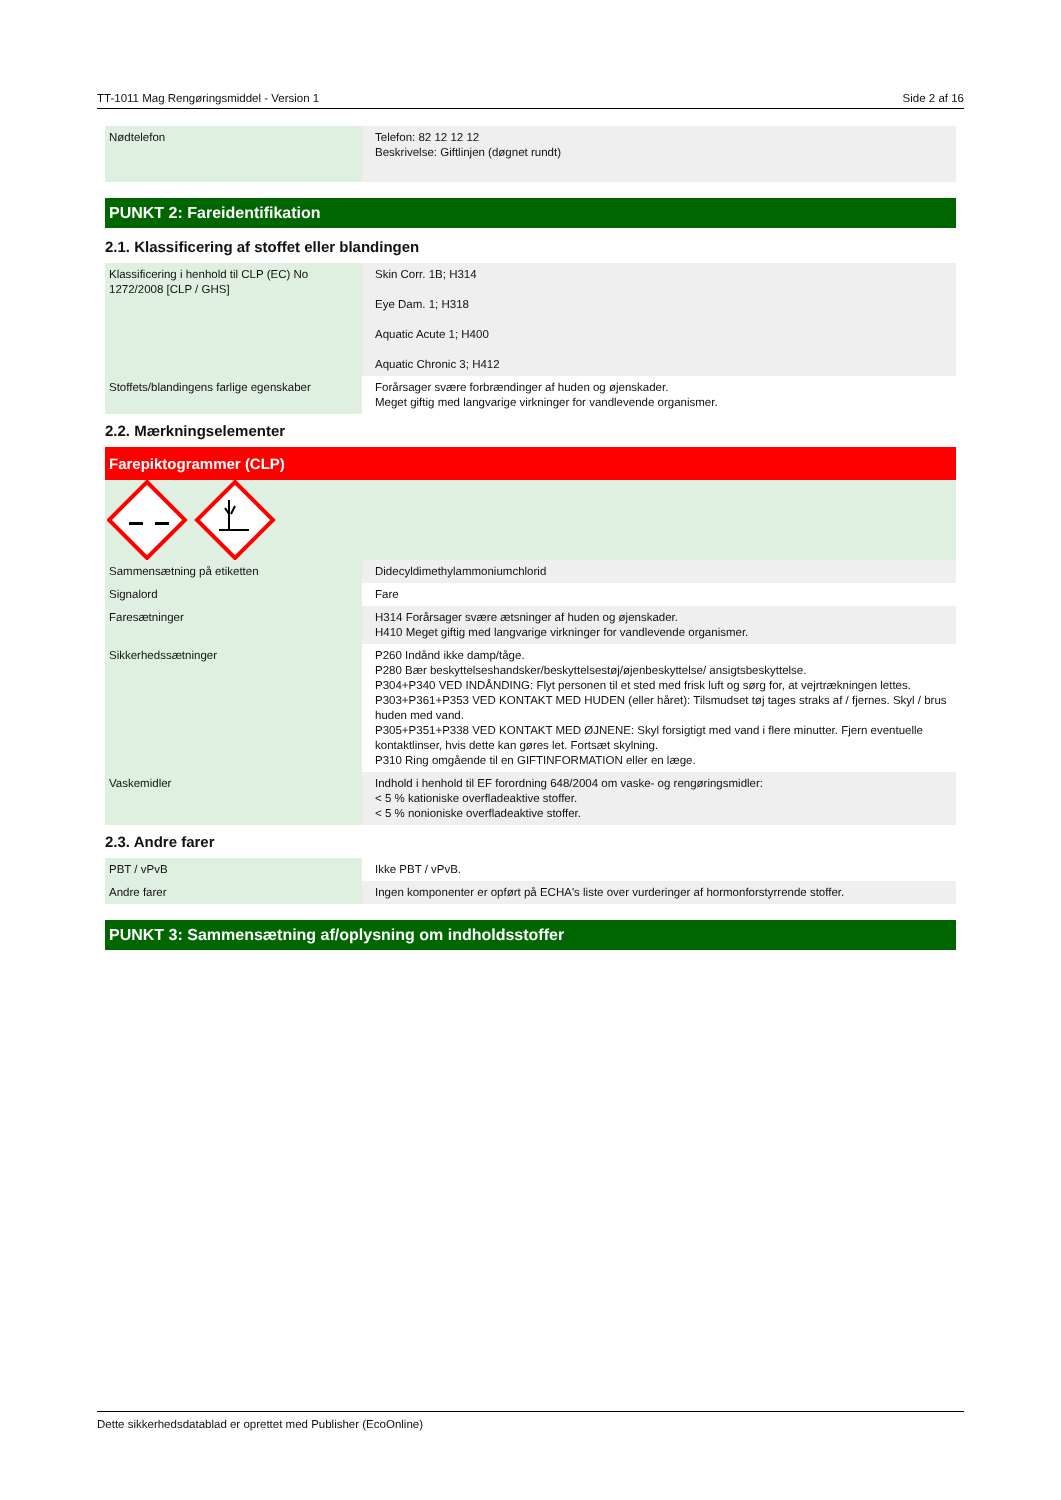TT-1011 Mag Rengøringsmiddel - Version 1 Side 2 af 16
| Nødtelefon | Telefon: 82 12 12 12 Beskrivelse: Giftlinjen (døgnet rundt) |
PUNKT 2: Fareidentifikation
2.1. Klassificering af stoffet eller blandingen
| Klassificering i henhold til CLP (EC) No 1272/2008 [CLP / GHS] | Skin Corr. 1B; H314 Eye Dam. 1; H318 Aquatic Acute 1; H400 Aquatic Chronic 3; H412 |
| Stoffets/blandingens farlige egenskaber | Forårsager svære forbrændinger af huden og øjenskader. Meget giftig med langvarige virkninger for vandlevende organismer. |
2.2. Mærkningselementer
Farepiktogrammer (CLP)
| Sammensætning på etiketten | Didecyldimethylammoniumchlorid |
| Signalord | Fare |
| Faresætninger | H314 Forårsager svære ætsninger af huden og øjenskader. H410 Meget giftig med langvarige virkninger for vandlevende organismer. |
| Sikkerhedssætninger | P260 Indånd ikke damp/tåge. P280 Bær beskyttelseshandsker/beskyttelsestøj/øjenbeskyttelse/ ansigtsbeskyttelse. P304+P340 VED INDÅNDING: Flyt personen til et sted med frisk luft og sørg for, at vejrtrækningen lettes. P303+P361+P353 VED KONTAKT MED HUDEN (eller håret): Tilsmudset tøj tages straks af / fjernes. Skyl / brus huden med vand. P305+P351+P338 VED KONTAKT MED ØJNENE: Skyl forsigtigt med vand i flere minutter. Fjern eventuelle kontaktlinser, hvis dette kan gøres let. Fortsæt skylning. P310 Ring omgående til en GIFTINFORMATION eller en læge. |
| Vaskemidler | Indhold i henhold til EF forordning 648/2004 om vaske- og rengøringsmidler: < 5 % kationiske overfladeaktive stoffer. < 5 % nonioniske overfladeaktive stoffer. |
2.3. Andre farer
| PBT / vPvB | Ikke PBT / vPvB. |
| Andre farer | Ingen komponenter er opført på ECHA's liste over vurderinger af hormonforstyrrende stoffer. |
PUNKT 3: Sammensætning af/oplysning om indholdsstoffer
Dette sikkerhedsdatablad er oprettet med Publisher (EcoOnline)